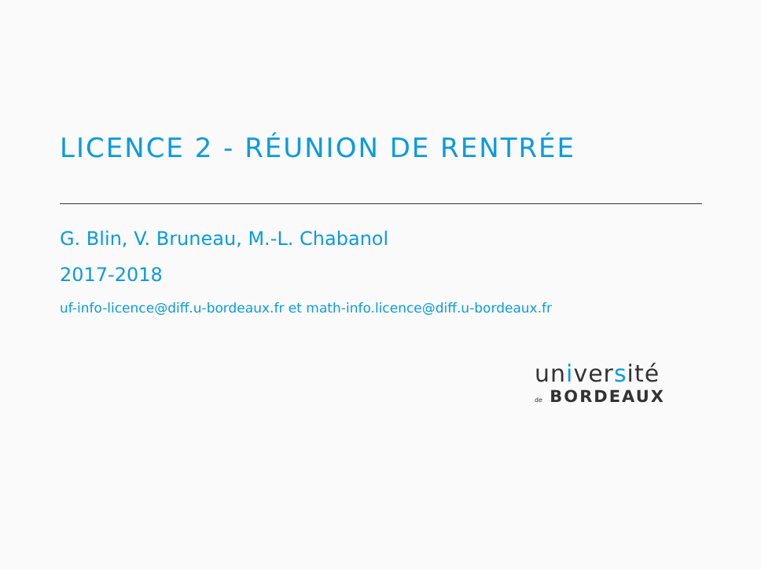LICENCE 2 - RÉUNION DE RENTRÉE
G. Blin, V. Bruneau, M.-L. Chabanol
2017-2018
uf-info-licence@diff.u-bordeaux.fr et math-info.licence@diff.u-bordeaux.fr
université
de BORDEAUX